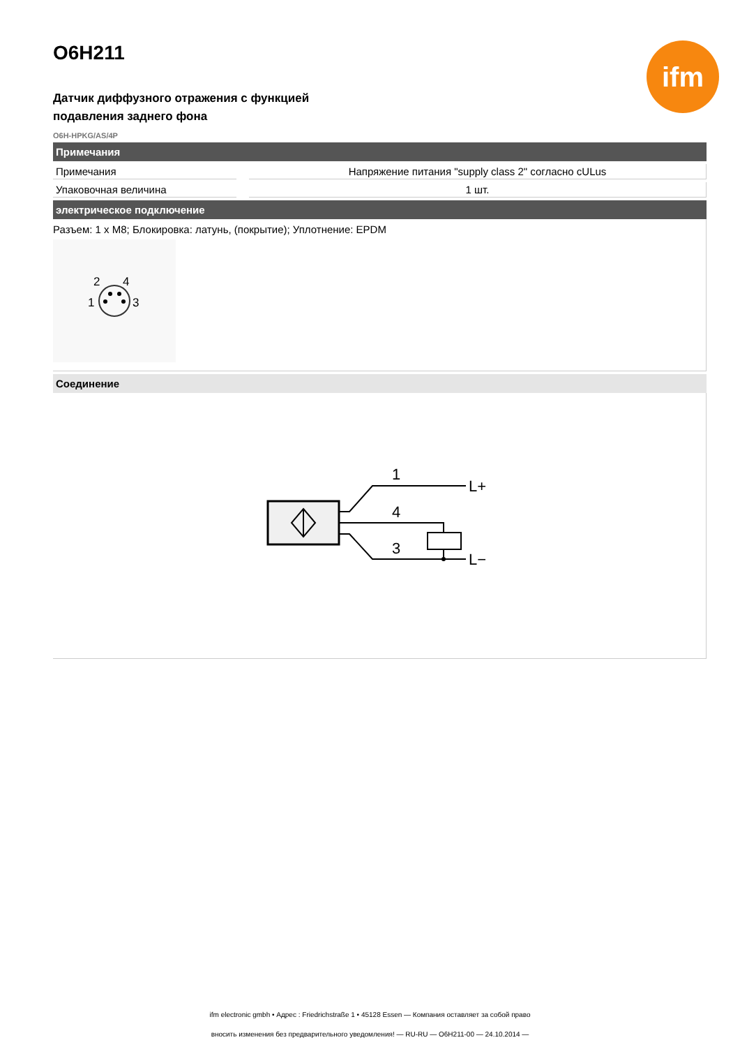ifm
O6H211
Датчик диффузного отражения с функцией
подавления заднего фона
O6H-HPKG/AS/4P
Примечания
| Примечания | | Напряжение питания "supply class 2" согласно cULus |
| Упаковочная величина | | 1 шт. |
электрическое подключение
Разъем: 1 x M8; Блокировка: латунь, (покрытие); Уплотнение: EPDM
2
4
1
3
Соединение
1
4
3
L+
L−
ifm electronic gmbh • Адрес : Friedrichstraße 1 • 45128 Essen — Компания оставляет за собой право
вносить изменения без предварительного уведомления! — RU-RU — O6H211-00 — 24.10.2014 —